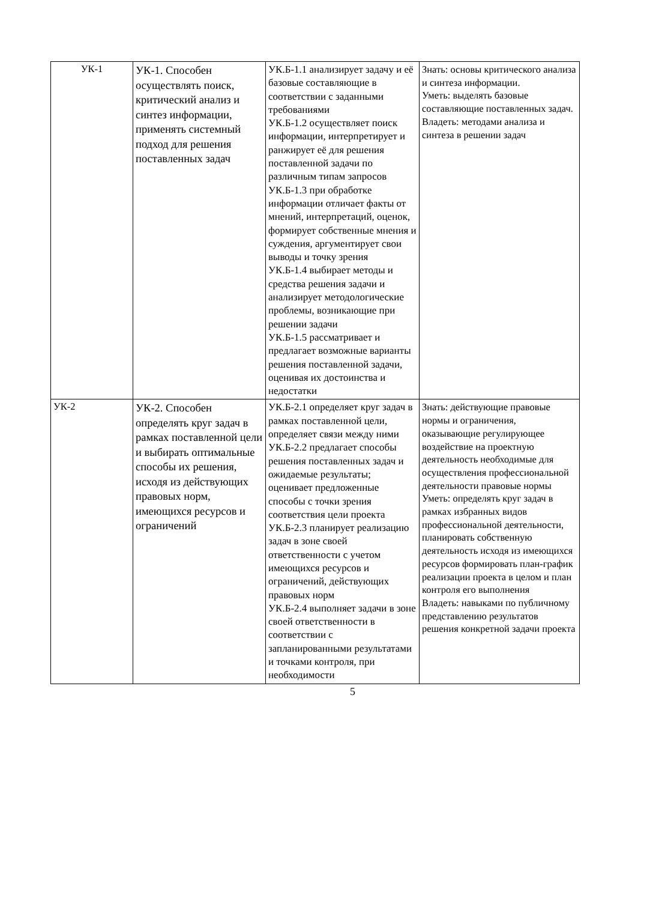| УК-1 | УК-1. Способен осуществлять поиск, критический анализ и синтез информации, применять системный подход для решения поставленных задач | УК.Б-1.1 анализирует задачу и её базовые составляющие в соответствии с заданными требованиями УК.Б-1.2 осуществляет поиск информации, интерпретирует и ранжирует её для решения поставленной задачи по различным типам запросов УК.Б-1.3 при обработке информации отличает факты от мнений, интерпретаций, оценок, формирует собственные мнения и суждения, аргументирует свои выводы и точку зрения УК.Б-1.4 выбирает методы и средства решения задачи и анализирует методологические проблемы, возникающие при решении задачи УК.Б-1.5 рассматривает и предлагает возможные варианты решения поставленной задачи, оценивая их достоинства и недостатки | Знать: основы критического анализа и синтеза информации. Уметь: выделять базовые составляющие поставленных задач. Владеть: методами анализа и синтеза в решении задач |
| УК-2 | УК-2. Способен определять круг задач в рамках поставленной цели и выбирать оптимальные способы их решения, исходя из действующих правовых норм, имеющихся ресурсов и ограничений | УК.Б-2.1 определяет круг задач в рамках поставленной цели, определяет связи между ними УК.Б-2.2 предлагает способы решения поставленных задач и ожидаемые результаты; оценивает предложенные способы с точки зрения соответствия цели проекта УК.Б-2.3 планирует реализацию задач в зоне своей ответственности с учетом имеющихся ресурсов и ограничений, действующих правовых норм УК.Б-2.4 выполняет задачи в зоне своей ответственности в соответствии с запланированными результатами и точками контроля, при необходимости | Знать: действующие правовые нормы и ограничения, оказывающие регулирующее воздействие на проектную деятельность необходимые для осуществления профессиональной деятельности правовые нормы Уметь: определять круг задач в рамках избранных видов профессиональной деятельности, планировать собственную деятельность исходя из имеющихся ресурсов формировать план-график реализации проекта в целом и план контроля его выполнения Владеть: навыками по публичному представлению результатов решения конкретной задачи проекта |
5